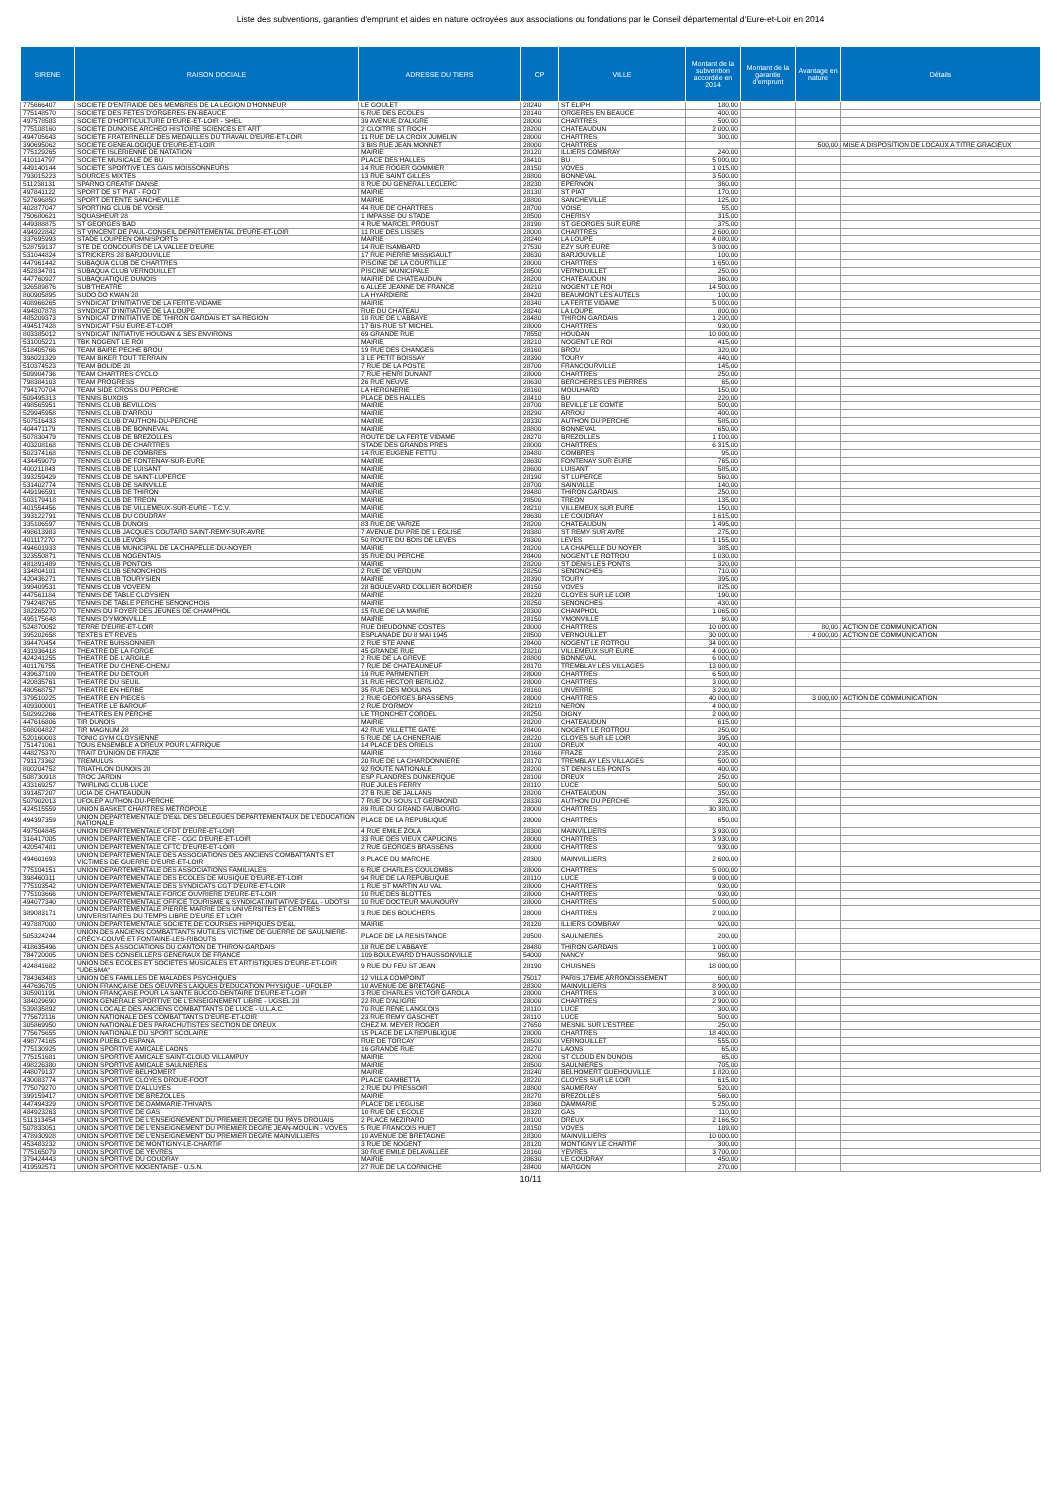Liste des subventions, garanties d'emprunt et aides en nature octroyées aux associations ou fondations par le Conseil départemental d'Eure-et-Loir en 2014
| SIRENE | RAISON DOCIALE | ADRESSE DU TIERS | CP | VILLE | Montant de la subvention accordée en 2014 | Montant de la garantie d'emprunt | Avantage en nature | Détails |
| --- | --- | --- | --- | --- | --- | --- | --- | --- |
| 775666407 | SOCIÉTÉ D'ENTRAIDE DES MEMBRES DE LA LÉGION D'HONNEUR | LE GOULET | 28240 | ST ELIPH | 180,00 | | | |
| 775148570 | SOCIÉTÉ DES FÊTES D'ORGÈRES-EN-BEAUCE | 6 RUE DES ECOLES | 28140 | ORGERES EN BEAUCE | 400,00 | | | |
| 497578583 | SOCIÉTÉ D'HORTICULTURE D'EURE-ET-LOIR - SHEL | 39 AVENUE D'ALIGRE | 28000 | CHARTRES | 500,00 | | | |
| 775108160 | SOCIETE DUNOISE ARCHEO HISTOIRE SCIENCES ET ART | 2 CLOITRE ST ROCH | 28200 | CHATEAUDUN | 2 000,00 | | | |
| 494705643 | SOCIÉTÉ FRATERNELLE DES MÉDAILLÉS DU TRAVAIL D'EURE-ET-LOIR | 11 RUE DE LA CROIX JUMELIN | 28000 | CHARTRES | 300,00 | | | |
| 390695062 | SOCIETE GENEALOGIQUE D'EURE-ET-LOIR | 3 BIS RUE JEAN MONNET | 28000 | CHARTRES | | | 500,00 | MISE A DISPOSITION DE LOCAUX A TITRE GRACIEUX |
| 775129265 | SOCIETE ISLÉRIENNE DE NATATION | MAIRIE | 28120 | ILLIERS COMBRAY | 240,00 | | | |
| 410114797 | SOCIÉTÉ MUSICALE DE BÛ | PLACE DES HALLES | 28410 | BU | 5 000,00 | | | |
| 449140144 | SOCIÉTÉ SPORTIVE LES GAIS MOISSONNEURS | 14 RUE ROGER GOMMIER | 28150 | VOVES | 1 015,00 | | | |
| 793015223 | SOURCES MIXTES | 13 RUE SAINT GILLES | 28800 | BONNEVAL | 3 500,00 | | | |
| 511238131 | SPARNO CRÉATIF DANSE | 8 RUE DU GENERAL LECLERC | 28230 | EPERNON | 360,00 | | | |
| 497841122 | SPORT DE ST PIAT - FOOT | MAIRIE | 28130 | ST PIAT | 170,00 | | | |
| 527696850 | SPORT DETENTE SANCHEVILLE | MAIRIE | 28800 | SANCHEVILLE | 125,00 | | | |
| 402877047 | SPORTING CLUB DE VOISE | 44 RUE DE CHARTRES | 28700 | VOISE | 55,00 | | | |
| 750680621 | SQUASHEUR 28 | 1 IMPASSE DU STADE | 28500 | CHERISY | 315,00 | | | |
| 449388875 | ST GEORGES BAD | 4 RUE MARCEL PROUST | 28190 | ST GEORGES SUR EURE | 375,00 | | | |
| 494922842 | ST VINCENT DE PAUL-CONSEIL DÉPARTEMENTAL D'EURE-ET-LOIR | 11 RUE DES LISSES | 28000 | CHARTRES | 2 600,00 | | | |
| 337695993 | STADE LOUPÉEN OMNISPORTS | MAIRIE | 28240 | LA LOUPE | 4 080,00 | | | |
| 528759137 | STE DE CONCOURS DE LA VALLEE D'EURE | 14 RUE ISAMBARD | 27530 | EZY SUR EURE | 3 000,00 | | | |
| 531044824 | STRICKERS 28 BARJOUVILLE | 17 RUE PIERRE MISSIGAULT | 28630 | BARJOUVILLE | 100,00 | | | |
| 447961442 | SUBAQUA CLUB DE CHARTRES | PISCINE DE LA COURTILLE | 28000 | CHARTRES | 1 650,00 | | | |
| 452834781 | SUBAQUA CLUB VERNOUILLET | PISCINE MUNICIPALE | 28500 | VERNOUILLET | 250,00 | | | |
| 447760927 | SUBAQUATIQUE DUNOIS | MAIRIE DE CHATEAUDUN | 28200 | CHATEAUDUN | 360,00 | | | |
| 326589876 | SUB'THEATRE | 6 ALLEE JEANNE DE FRANCE | 28210 | NOGENT LE ROI | 14 500,00 | | | |
| 800905895 | SUDO DO KWAN 28 | LA HYARDIERE | 28420 | BEAUMONT LES AUTELS | 100,00 | | | |
| 408966265 | SYNDICAT D'INITIATIVE DE LA FERTÉ-VIDAME | MAIRIE | 28340 | LA FERTE VIDAME | 5 000,00 | | | |
| 494807878 | SYNDICAT D'INITIATIVE DE LA LOUPE | RUE DU CHATEAU | 28240 | LA LOUPE | 800,00 | | | |
| 485209373 | SYNDICAT D'INITIATIVE DE THIRON GARDAIS ET SA REGION | 18 RUE DE L'ABBAYE | 28480 | THIRON GARDAIS | 1 200,00 | | | |
| 494517428 | SYNDICAT FSU EURE-ET-LOIR | 17 BIS RUE ST MICHEL | 28000 | CHARTRES | 930,00 | | | |
| 803385012 | SYNDICAT INITIATIVE HOUDAN & SES ENVIRONS | 69 GRANDE RUE | 78550 | HOUDAN | 10 000,00 | | | |
| 531005221 | TBK NOGENT LE ROI | MAIRIE | 28210 | NOGENT LE ROI | 415,00 | | | |
| 518405766 | TEAM BAIRE PÊCHE BROU | 19 RUE DES CHANGES | 28160 | BROU | 320,00 | | | |
| 398021329 | TEAM BIKER TOUT TERRAIN | 3 LE PETIT BOISSAY | 28390 | TOURY | 440,00 | | | |
| 510374523 | TEAM BOLIDE 28 | 7 RUE DE LA POSTE | 28700 | FRANCOURVILLE | 145,00 | | | |
| 509904736 | TEAM CHARTRES CYCLO | 7 RUE HENRI DUNANT | 28000 | CHARTRES | 250,00 | | | |
| 798384103 | TEAM PROGRESS | 26 RUE NEUVE | 28630 | BERCHERES LES PIERRES | 65,00 | | | |
| 794170704 | TEAM SIDE CROSS DU PERCHE | LA HERGNERIE | 28160 | MOULHARD | 150,00 | | | |
| 509495313 | TENNIS BUXOIS | PLACE DES HALLES | 28410 | BU | 220,00 | | | |
| 498565951 | TENNIS CLUB BÉVILLOIS | MAIRIE | 28700 | BEVILLE LE COMTE | 500,00 | | | |
| 529945958 | TENNIS CLUB D'ARROU | MAIRIE | 28290 | ARROU | 400,00 | | | |
| 507516433 | TENNIS CLUB D'AUTHON-DU-PERCHE | MAIRIE | 28330 | AUTHON DU PERCHE | 585,00 | | | |
| 404471179 | TENNIS CLUB DE BONNEVAL | MAIRIE | 28800 | BONNEVAL | 650,00 | | | |
| 507830479 | TENNIS CLUB DE BREZOLLES | ROUTE DE LA FERTE VIDAME | 28270 | BREZOLLES | 1 100,00 | | | |
| 403208168 | TENNIS CLUB DE CHARTRES | STADE DES GRANDS PRES | 28000 | CHARTRES | 6 315,00 | | | |
| 502374168 | TENNIS CLUB DE COMBRES | 14 RUE EUGENE FETTU | 28480 | COMBRES | 95,00 | | | |
| 434459079 | TENNIS CLUB DE FONTENAY-SUR-EURE | MAIRIE | 28630 | FONTENAY SUR EURE | 765,00 | | | |
| 400211843 | TENNIS CLUB DE LUISANT | MAIRIE | 28600 | LUISANT | 585,00 | | | |
| 393259429 | TENNIS CLUB DE SAINT-LUPERCE | MAIRIE | 28190 | ST LUPERCE | 560,00 | | | |
| 531402774 | TENNIS CLUB DE SAINVILLE | MAIRIE | 28700 | SAINVILLE | 140,00 | | | |
| 449196591 | TENNIS CLUB DE THIRON | MAIRIE | 28480 | THIRON GARDAIS | 250,00 | | | |
| 503179418 | TENNIS CLUB DE TREON | MAIRIE | 28500 | TREON | 135,00 | | | |
| 401554456 | TENNIS CLUB DE VILLEMEUX-SUR-EURE - T.C.V. | MAIRIE | 28210 | VILLEMEUX SUR EURE | 150,00 | | | |
| 393122791 | TENNIS CLUB DU COUDRAY | MAIRIE | 28630 | LE COUDRAY | 1 615,00 | | | |
| 335106597 | TENNIS CLUB DUNOIS | 83 RUE DE VARIZE | 28200 | CHATEAUDUN | 1 495,00 | | | |
| 498613983 | TENNIS CLUB JACQUES COUTARD SAINT-RÉMY-SUR-AVRE | 7 AVENUE DU PRE DE L EGLISE | 28380 | ST REMY SUR AVRE | 275,00 | | | |
| 401117270 | TENNIS CLUB LEVOIS | 50 ROUTE DU BOIS DE LEVES | 28300 | LEVES | 1 155,00 | | | |
| 494601933 | TENNIS CLUB MUNICIPAL DE LA CHAPELLE-DU-NOYER | MAIRIE | 28200 | LA CHAPELLE DU NOYER | 385,00 | | | |
| 323550871 | TENNIS CLUB NOGENTAIS | 35 RUE DU PERCHE | 28400 | NOGENT LE ROTROU | 1 030,00 | | | |
| 481891489 | TENNIS CLUB PONTOIS | MAIRIE | 28200 | ST DENIS LES PONTS | 320,00 | | | |
| 334804101 | TENNIS CLUB SENONCHOIS | 2 RUE DE VERDUN | 28250 | SENONCHES | 710,00 | | | |
| 420436271 | TENNIS CLUB TOURYSIEN | MAIRIE | 28390 | TOURY | 395,00 | | | |
| 399409531 | TENNIS CLUB VOVEEN | 28 BOULEVARD COLLIER BORDIER | 28150 | VOVES | 825,00 | | | |
| 447561184 | TENNIS DE TABLE CLOYSIEN | MAIRIE | 28220 | CLOYES SUR LE LOIR | 190,00 | | | |
| 794248765 | TENNIS DE TABLE PERCHE SENONCHOIS | MAIRIE | 28250 | SENONCHES | 430,00 | | | |
| 382265270 | TENNIS DU FOYER DES JEUNES DE CHAMPHOL | 15 RUE DE LA MAIRIE | 28300 | CHAMPHOL | 1 065,00 | | | |
| 495175648 | TENNIS D'YMONVILLE | MAIRIE | 28150 | YMONVILLE | 60,00 | | | |
| 524870052 | TERRE D'EURE-ET-LOIR | RUE DIEUDONNE COSTES | 28000 | CHARTRES | 10 000,00 | | 80,00 | ACTION DE COMMUNICATION |
| 395202658 | TEXTES ET RÊVES | ESPLANADE DU 8 MAI 1945 | 28500 | VERNOUILLET | 30 000,00 | | 4 000,00 | ACTION DE COMMUNICATION |
| 394470454 | THÉÂTRE BUISSONNIER | 2 RUE STE ANNE | 28400 | NOGENT LE ROTROU | 34 000,00 | | | |
| 431936418 | THÉÂTRE DE LA FORGE | 45 GRANDE RUE | 28210 | VILLEMEUX SUR EURE | 4 000,00 | | | |
| 424241255 | THÉÂTRE DE L'ARGILE | 2 RUE DE LA GREVE | 28800 | BONNEVAL | 6 000,00 | | | |
| 401176755 | THÉÂTRE DU CHÊNE-CHENU | 7 RUE DE CHATEAUNEUF | 28170 | TREMBLAY LES VILLAGES | 13 000,00 | | | |
| 439637109 | THÉÂTRE DU DÉTOUR | 19 RUE PARMENTIER | 28000 | CHARTRES | 6 500,00 | | | |
| 420835761 | THÉÂTRE DU SEUIL | 31 RUE HECTOR BERLIOZ | 28000 | CHARTRES | 3 000,00 | | | |
| 480568757 | THÉÂTRE EN HERBE | 35 RUE DES MOULINS | 28160 | UNVERRE | 3 200,00 | | | |
| 379510225 | THÉÂTRE EN PIÈCES | 2 RUE GEORGES BRASSENS | 28000 | CHARTRES | 40 000,00 | | 3 000,00 | ACTION DE COMMUNICATION |
| 409300001 | THÉÂTRE LE BAROUF | 2 RUE D'ORMOY | 28210 | NERON | 4 000,00 | | | |
| 502992266 | THÉÂTRES EN PERCHE | LE TRONCHET CORDEL | 28250 | DIGNY | 2 000,00 | | | |
| 447616806 | TIR DUNOIS | MAIRIE | 28200 | CHATEAUDUN | 615,00 | | | |
| 508004827 | TIR MAGNUM 28 | 42 RUE VILLETTE GATE | 28400 | NOGENT LE ROTROU | 250,00 | | | |
| 520160003 | TONIC GYM CLOYSIENNE | 5 RUE DE LA CHENERAIE | 28220 | CLOYES SUR LE LOIR | 395,00 | | | |
| 751471061 | TOUS ENSEMBLE A DREUX POUR L'AFRIQUE | 14 PLACE DES ORIELS | 28100 | DREUX | 400,00 | | | |
| 448275370 | TRAIT D'UNION DE FRAZE | MAIRIE | 28160 | FRAZE | 235,00 | | | |
| 791173362 | TREMULUS | 20 RUE DE LA CHARDONNIERE | 28170 | TREMBLAY LES VILLAGES | 500,00 | | | |
| 800204752 | TRIATHLON DUNOIS 28 | 92 ROUTE NATIONALE | 28200 | ST DENIS LES PONTS | 400,00 | | | |
| 508730918 | TROC JARDIN | ESP FLANDRES DUNKERQUE | 28100 | DREUX | 250,00 | | | |
| 433169257 | TWIRLING CLUB LUCÉ | RUE JULES FERRY | 28110 | LUCE | 500,00 | | | |
| 391457207 | UCIA DE CHATEAUDUN | 27 B RUE DE JALLANS | 28200 | CHATEAUDUN | 350,00 | | | |
| 507902013 | UFOLEP AUTHON-DU-PERCHE | 7 RUE DU SOUS LT GERMOND | 28330 | AUTHON DU PERCHE | 325,00 | | | |
| 424515559 | UNION BASKET CHARTRES MÉTROPOLE | 89 RUE DU GRAND FAUBOURG | 28000 | CHARTRES | 30 380,00 | | | |
| 494397359 | UNION DÉPARTEMENTALE D'E&L DES DÉLÉGUÉS DÉPARTEMENTAUX DE L'ÉDUCATION NATIONALE | PLACE DE LA REPUBLIQUE | 28000 | CHARTRES | 650,00 | | | |
| 497504845 | UNION DÉPARTEMENTALE CFDT D'EURE-ET-LOIR | 4 RUE EMILE ZOLA | 28300 | MAINVILLIERS | 3 930,00 | | | |
| 316417005 | UNION DÉPARTEMENTALE CFE - CGC D'EURE-ET-LOIR | 33 RUE DES VIEUX CAPUCINS | 28000 | CHARTRES | 3 930,00 | | | |
| 420547481 | UNION DÉPARTEMENTALE CFTC D'EURE-ET-LOIR | 2 RUE GEORGES BRASSENS | 28000 | CHARTRES | 930,00 | | | |
| 494601693 | UNION DÉPARTEMENTALE DES ASSOCIATIONS DES ANCIENS COMBATTANTS ET VICTIMES DE GUERRE D'EURE-ET-LOIR | 8 PLACE DU MARCHE | 28300 | MAINVILLIERS | 2 600,00 | | | |
| 775104151 | UNION DÉPARTEMENTALE DES ASSOCIATIONS FAMILIALES | 6 RUE CHARLES COULOMBS | 28000 | CHARTRES | 5 000,00 | | | |
| 398460311 | UNION DÉPARTEMENTALE DES ÉCOLES DE MUSIQUE D'EURE-ET-LOIR | 94 RUE DE LA REPUBLIQUE | 28110 | LUCE | 9 000,00 | | | |
| 775103542 | UNION DÉPARTEMENTALE DES SYNDICATS CGT D'EURE-ET-LOIR | 1 RUE ST MARTIN AU VAL | 28000 | CHARTRES | 930,00 | | | |
| 775103666 | UNION DÉPARTEMENTALE FORCE OUVRIÈRE D'EURE-ET-LOIR | 10 RUE DES BLOTTES | 28000 | CHARTRES | 930,00 | | | |
| 494077340 | UNION DEPARTEMENTALE OFFICE TOURISME & SYNDICAT.INITIATIVE D'E&L - UDOTSI | 10 RUE DOCTEUR MAUNOURY | 28000 | CHARTRES | 5 000,00 | | | |
| 389083171 | UNION DEPARTEMENTALE PIERRE MARRIE DES UNIVERSITES ET CENTRES UNIVERSITAIRES DU TEMPS LIBRE D'EURE ET LOIR | 3 RUE DES BOUCHERS | 28000 | CHARTRES | 2 000,00 | | | |
| 497887000 | UNION DEPARTEMENTALE SOCIETE DE COURSES HIPPIQUES D'E&L | MAIRIE | 28120 | ILLIERS COMBRAY | 920,00 | | | |
| 505324244 | UNION DES ANCIENS COMBATTANTS MUTILES VICTIME DE GUERRE DE SAULNIÈRE-CRÉCY-COUVÉ ET FONTAINE-LES-RIBOUTS | PLACE DE LA RESISTANCE | 28500 | SAULNIERES | 200,00 | | | |
| 418635496 | UNION DES ASSOCIATIONS DU CANTON DE THIRON-GARDAIS | 18 RUE DE L'ABBAYE | 28480 | THIRON GARDAIS | 1 000,00 | | | |
| 784720005 | UNION DES CONSEILLERS GÉNÉRAUX DE FRANCE | 109 BOULEVARD D'HAUSSONVILLE | 54000 | NANCY | 960,00 | | | |
| 424841682 | UNION DES ÉCOLES ET SOCIETES MUSICALES ET ARTISTIQUES D'EURE-ET-LOIR "UDESMA" | 9 RUE DU FEU ST JEAN | 28190 | CHUISNES | 18 000,00 | | | |
| 784363483 | UNION DES FAMILLES DE MALADES PSYCHIQUES | 12 VILLA COMPOINT | 75017 | PARIS 17EME ARRONDISSEMENT | 600,00 | | | |
| 447636705 | UNION FRANÇAISE DES OEUVRES LAÏQUES D'ÉDUCATION PHYSIQUE - UFOLEP | 10 AVENUE DE BRETAGNE | 28300 | MAINVILLIERS | 8 900,00 | | | |
| 305901191 | UNION FRANÇAISE POUR LA SANTÉ BUCCO-DENTAIRE D'EURE-ET-LOIR | 3 RUE CHARLES VICTOR GAROLA | 28000 | CHARTRES | 3 000,00 | | | |
| 384029690 | UNION GÉNÉRALE SPORTIVE DE L'ENSEIGNEMENT LIBRE - UGSEL 28 | 22 RUE D'ALIGRE | 28000 | CHARTRES | 2 900,00 | | | |
| 539835892 | UNION LOCALE DES ANCIENS COMBATTANTS DE LUCÉ - U.L.A.C. | 70 RUE RENE LANGLOIS | 28110 | LUCE | 300,00 | | | |
| 775672116 | UNION NATIONALE DES COMBATTANTS D'EURE-ET-LOIR | 23 RUE REMY GASCHET | 28110 | LUCE | 500,00 | | | |
| 305869950 | UNION NATIONALE DES PARACHUTISTES SECTION DE DREUX | CHEZ M. MEYER ROGER | 27650 | MESNIL SUR L'ESTREE | 250,00 | | | |
| 775675655 | UNION NATIONALE DU SPORT SCOLAIRE | 15 PLACE DE LA REPUBLIQUE | 28000 | CHARTRES | 18 400,00 | | | |
| 498774165 | UNION PUEBLO ESPANA | RUE DE TORCAY | 28500 | VERNOUILLET | 555,00 | | | |
| 775130925 | UNION SPORTIVE AMICALE LAONS | 16 GRANDE RUE | 28270 | LAONS | 65,00 | | | |
| 775151681 | UNION SPORTIVE AMICALE SAINT-CLOUD VILLAMPUY | MAIRIE | 28200 | ST CLOUD EN DUNOIS | 65,00 | | | |
| 498226380 | UNION SPORTIVE AMICALE SAULNIÈRES | MAIRIE | 28500 | SAULNIERES | 705,00 | | | |
| 448079137 | UNION SPORTIVE BELHOMERT | MAIRIE | 28240 | BELHOMERT GUEHOUVILLE | 1 820,00 | | | |
| 430083774 | UNION SPORTIVE CLOYES DROUE-FOOT | PLACE GAMBETTA | 28220 | CLOYES SUR LE LOIR | 615,00 | | | |
| 775079270 | UNION SPORTIVE D'ALLUYES | 2 RUE DU PRESSOIR | 28800 | SAUMERAY | 520,00 | | | |
| 399159417 | UNION SPORTIVE DE BRÉZOLLES | MAIRIE | 28270 | BREZOLLES | 560,00 | | | |
| 447494329 | UNION SPORTIVE DE DAMMARIE-THIVARS | PLACE DE L'EGLISE | 28360 | DAMMARIE | 5 250,00 | | | |
| 484923263 | UNION SPORTIVE DE GAS | 10 RUE DE L'ECOLE | 28320 | GAS | 110,00 | | | |
| 511313454 | UNION SPORTIVE DE L'ENSEIGNEMENT DU PREMIER DEGRÉ DU PAYS DROUAIS | 2 PLACE MEZIRARD | 28100 | DREUX | 2 166,50 | | | |
| 507833051 | UNION SPORTIVE DE L'ENSEIGNEMENT DU PREMIER DEGRÉ JEAN-MOULIN - VOVES | 5 RUE FRANCOIS HUET | 28150 | VOVES | 189,00 | | | |
| 478930928 | UNION SPORTIVE DE L'ENSEIGNEMENT DU PREMIER DEGRÉ MAINVILLIERS | 10 AVENUE DE BRETAGNE | 28300 | MAINVILLIERS | 10 000,00 | | | |
| 453483232 | UNION SPORTIVE DE MONTIGNY-LE-CHARTIF | 3 RUE DE NOGENT | 28120 | MONTIGNY LE CHARTIF | 300,00 | | | |
| 775165079 | UNION SPORTIVE DE YEVRES | 30 RUE EMILE DELAVALLEE | 28160 | YEVRES | 3 700,00 | | | |
| 379424443 | UNION SPORTIVE DU COUDRAY | MAIRIE | 28630 | LE COUDRAY | 450,00 | | | |
| 419592571 | UNION SPORTIVE NOGENTAISE - U.S.N. | 27 RUE DE LA CORNICHE | 28400 | MARGON | 270,00 | | | |
10/11